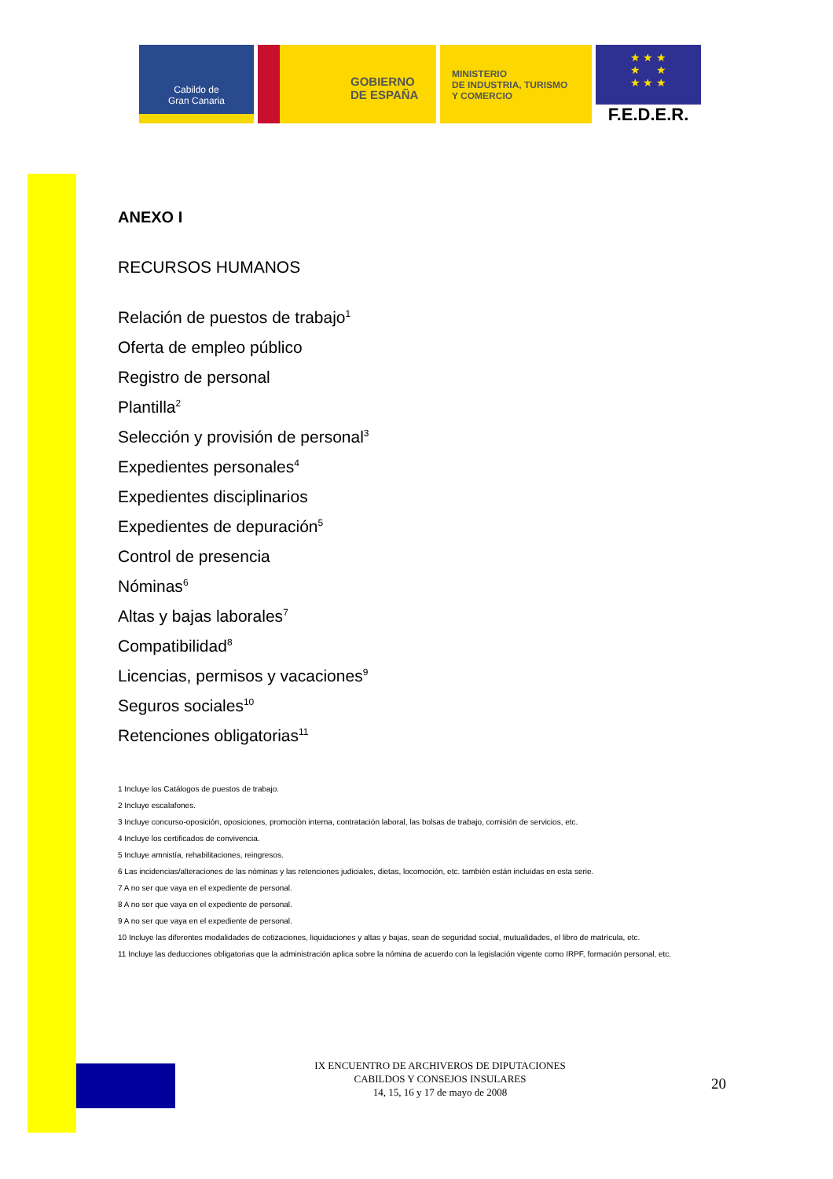Cabildo de
Gran Canaria
GOBIERNO
DE ESPAÑA
MINISTERIO
DE INDUSTRIA, TURISMO
Y COMERCIO
★ ★ ★
★ ★
★ ★ ★
F.E.D.E.R.
ANEXO I
RECURSOS HUMANOS
Relación de puestos de trabajo<sup>1</sup>
Oferta de empleo público
Registro de personal
Plantilla<sup>2</sup>
Selección y provisión de personal<sup>3</sup>
Expedientes personales<sup>4</sup>
Expedientes disciplinarios
Expedientes de depuración<sup>5</sup>
Control de presencia
Nóminas<sup>6</sup>
Altas y bajas laborales<sup>7</sup>
Compatibilidad<sup>8</sup>
Licencias, permisos y vacaciones<sup>9</sup>
Seguros sociales<sup>10</sup>
Retenciones obligatorias<sup>11</sup>
1 Incluye los Catálogos de puestos de trabajo.
2 Incluye escalafones.
3 Incluye concurso-oposición, oposiciones, promoción interna, contratación laboral, las bolsas de trabajo, comisión de servicios, etc.
4 Incluye los certificados de convivencia.
5 Incluye amnistía, rehabilitaciones, reingresos.
6 Las incidencias/alteraciones de las nóminas y las retenciones judiciales, dietas, locomoción, etc. también están incluidas en esta serie.
7 A no ser que vaya en el expediente de personal.
8 A no ser que vaya en el expediente de personal.
9 A no ser que vaya en el expediente de personal.
10 Incluye las diferentes modalidades de cotizaciones, liquidaciones y altas y bajas, sean de seguridad social, mutualidades, el libro de matrícula, etc.
11 Incluye las deducciones obligatorias que la administración aplica sobre la nómina de acuerdo con la legislación vigente como IRPF, formación personal, etc.
IX ENCUENTRO DE ARCHIVEROS DE DIPUTACIONES
CABILDOS Y CONSEJOS INSULARES
14, 15, 16 y 17 de mayo de 2008
20